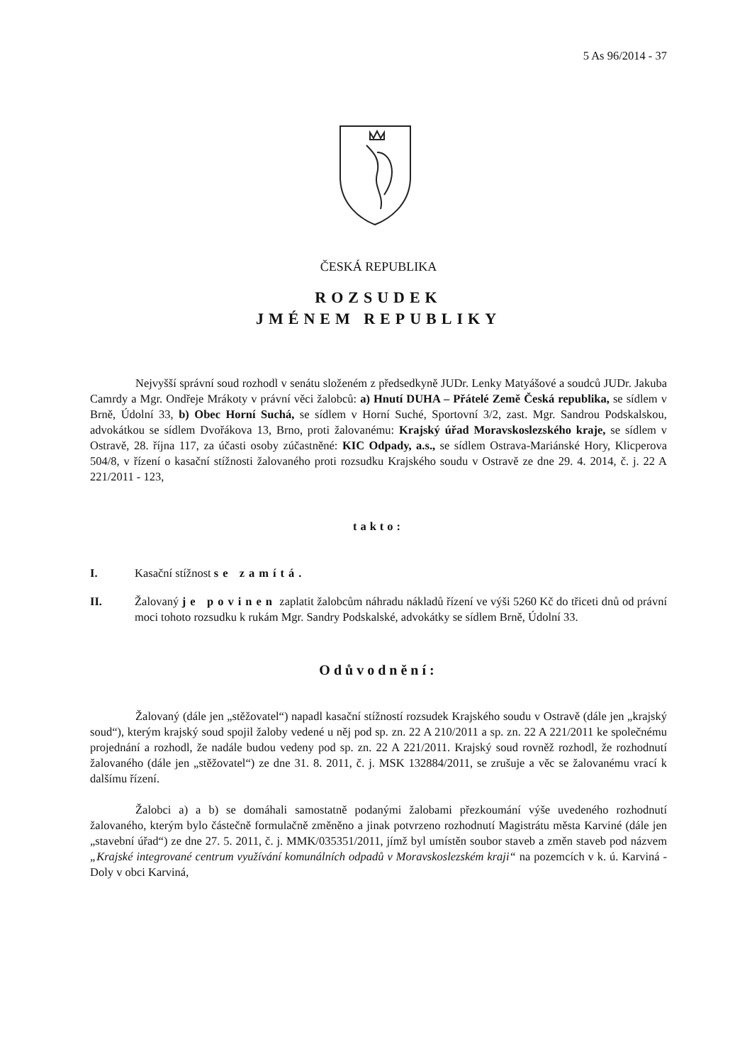5 As 96/2014 - 37
ČESKÁ REPUBLIKA
ROZSUDEK
JMÉNEM REPUBLIKY
Nejvyšší správní soud rozhodl v senátu složeném z předsedkyně JUDr. Lenky Matyášové a soudců JUDr. Jakuba Camrdy a Mgr. Ondřeje Mrákoty v právní věci žalobců: a) Hnutí DUHA – Přátelé Země Česká republika, se sídlem v Brně, Údolní 33, b) Obec Horní Suchá, se sídlem v Horní Suché, Sportovní 3/2, zast. Mgr. Sandrou Podskalskou, advokátkou se sídlem Dvořákova 13, Brno, proti žalovanému: Krajský úřad Moravskoslezského kraje, se sídlem v Ostravě, 28. října 117, za účasti osoby zúčastněné: KIC Odpady, a.s., se sídlem Ostrava-Mariánské Hory, Klicperova 504/8, v řízení o kasační stížnosti žalovaného proti rozsudku Krajského soudu v Ostravě ze dne 29. 4. 2014, č. j. 22 A 221/2011 - 123,
takto:
I. Kasační stížnost se zamítá.
II. Žalovaný je povinen zaplatit žalobcům náhradu nákladů řízení ve výši 5260 Kč do třiceti dnů od právní moci tohoto rozsudku k rukám Mgr. Sandry Podskalské, advokátky se sídlem Brně, Údolní 33.
Odůvodnění:
Žalovaný (dále jen „stěžovatel“) napadl kasační stížností rozsudek Krajského soudu v Ostravě (dále jen „krajský soud“), kterým krajský soud spojil žaloby vedené u něj pod sp. zn. 22 A 210/2011 a sp. zn. 22 A 221/2011 ke společnému projednání a rozhodl, že nadále budou vedeny pod sp. zn. 22 A 221/2011. Krajský soud rovněž rozhodl, že rozhodnutí žalovaného (dále jen „stěžovatel“) ze dne 31. 8. 2011, č. j. MSK 132884/2011, se zrušuje a věc se žalovanému vrací k dalšímu řízení.
Žalobci a) a b) se domáhali samostatně podanými žalobami přezkoumání výše uvedeného rozhodnutí žalovaného, kterým bylo částečně formulačně změněno a jinak potvrzeno rozhodnutí Magistrátu města Karviné (dále jen „stavební úřad“) ze dne 27. 5. 2011, č. j. MMK/035351/2011, jímž byl umístěn soubor staveb a změn staveb pod názvem „Krajské integrované centrum využívání komunálních odpadů v Moravskoslezském kraji“ na pozemcích v k. ú. Karviná - Doly v obci Karviná,